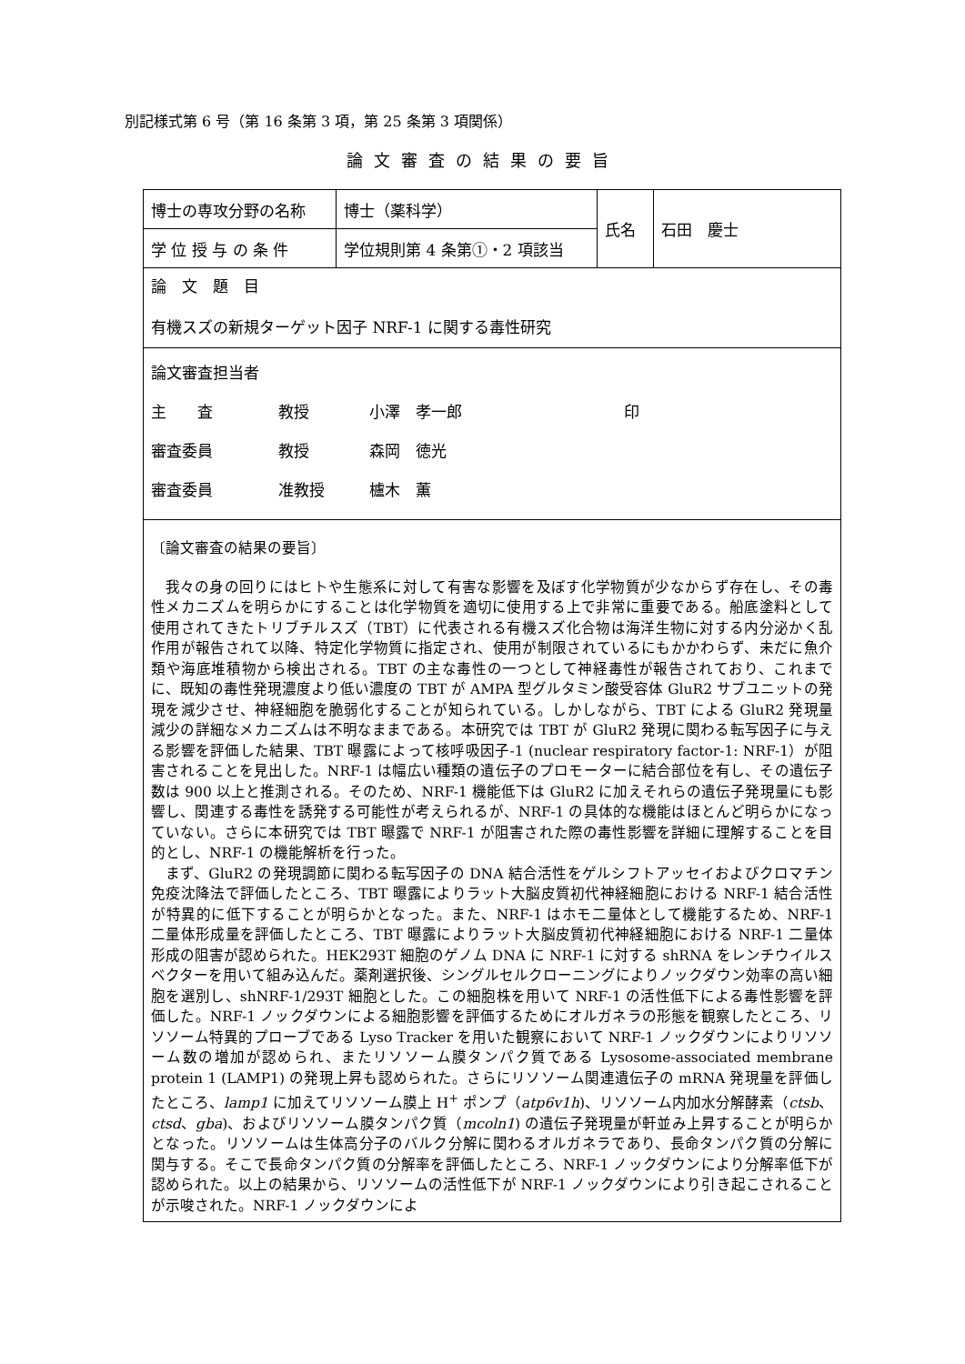別記様式第 6 号（第 16 条第 3 項，第 25 条第 3 項関係）
論文審査の結果の要旨
| 博士の専攻分野の名称 | 博士（薬科学） | 氏名 | 石田 慶士 |
| 学 位 授 与 の 条 件 | 学位規則第 4 条第①・2 項該当 | | |
| 論 文 題 目 有機スズの新規ターゲット因子 NRF-1 に関する毒性研究 | | | |
| 論文審査担当者 主 査 教授 小澤 孝一郎 印 審査委員 教授 森岡 徳光 審査委員 准教授 櫨木 薫 | | | |
| 〔論文審査の結果の要旨〕 我々の身の回りにはヒトや生態系に対して有害な影響を及ぼす化学物質が少なからず存在し、その毒性メカニズムを明らかにすることは化学物質を適切に使用する上で非常に重要である。船底塗料として使用されてきたトリブチルスズ（TBT）に代表される有機スズ化合物は海洋生物に対する内分泌かく乱作用が報告されて以降、特定化学物質に指定され、使用が制限されているにもかかわらず、未だに魚介類や海底堆積物から検出される。TBT の主な毒性の一つとして神経毒性が報告されており、これまでに、既知の毒性発現濃度より低い濃度の TBT が AMPA 型グルタミン酸受容体 GluR2 サブユニットの発現を減少させ、神経細胞を脆弱化することが知られている。しかしながら、TBT による GluR2 発現量減少の詳細なメカニズムは不明なままである。本研究では TBT が GluR2 発現に関わる転写因子に与える影響を評価した結果、TBT 曝露によって核呼吸因子-1 (nuclear respiratory factor-1: NRF-1）が阻害されることを見出した。NRF-1 は幅広い種類の遺伝子のプロモーターに結合部位を有し、その遺伝子数は 900 以上と推測される。そのため、NRF-1 機能低下は GluR2 に加えそれらの遺伝子発現量にも影響し、関連する毒性を誘発する可能性が考えられるが、NRF-1 の具体的な機能はほとんど明らかになっていない。さらに本研究では TBT 曝露で NRF-1 が阻害された際の毒性影響を詳細に理解することを目的とし、NRF-1 の機能解析を行った。 まず、GluR2 の発現調節に関わる転写因子の DNA 結合活性をゲルシフトアッセイおよびクロマチン免疫沈降法で評価したところ、TBT 曝露によりラット大脳皮質初代神経細胞における NRF-1 結合活性が特異的に低下することが明らかとなった。また、NRF-1 はホモ二量体として機能するため、NRF-1 二量体形成量を評価したところ、TBT 曝露によりラット大脳皮質初代神経細胞における NRF-1 二量体形成の阻害が認められた。HEK293T 細胞のゲノム DNA に NRF-1 に対する shRNA をレンチウイルスベクターを用いて組み込んだ。薬剤選択後、シングルセルクローニングによりノックダウン効率の高い細胞を選別し、shNRF-1/293T 細胞とした。この細胞株を用いて NRF-1 の活性低下による毒性影響を評価した。NRF-1 ノックダウンによる細胞影響を評価するためにオルガネラの形態を観察したところ、リソソーム特異的プローブである Lyso Tracker を用いた観察において NRF-1 ノックダウンによりリソソーム数の増加が認められ、またリソソーム膜タンパク質である Lysosome-associated membrane protein 1 (LAMP1) の発現上昇も認められた。さらにリソソーム関連遺伝子の mRNA 発現量を評価したところ、 lamp1 に加えてリソソーム膜上 H<sup>+</sup> ポンプ（ atp6v1h )、リソソーム内加水分解酵素（ ctsb 、 ctsd 、 gba )、およびリソソーム膜タンパク質（ mcoln1 ) の遺伝子発現量が軒並み上昇することが明らかとなった。リソソームは生体高分子のバルク分解に関わるオルガネラであり、長命タンパク質の分解に関与する。そこで長命タンパク質の分解率を評価したところ、NRF-1 ノックダウンにより分解率低下が認められた。以上の結果から、リソソームの活性低下が NRF-1 ノックダウンにより引き起こされることが示唆された。NRF-1 ノックダウンによ | | | |